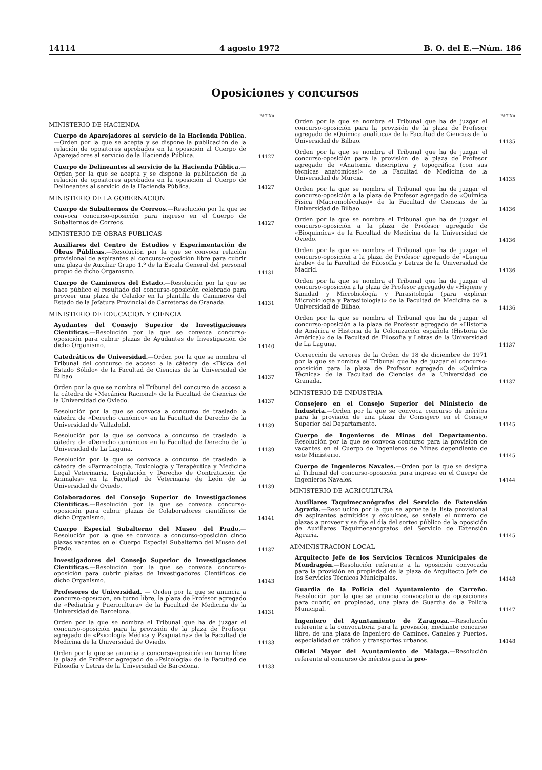14114 4 agosto 1972 B. O. del E.—Núm. 186
Oposiciones y concursos
PAGINA
MINISTERIO DE HACIENDA
Cuerpo de Aparejadores al servicio de la Hacienda Pública.—Orden por la que se acepta y se dispone la publicación de la relación de opositores aprobados en la oposición al Cuerpo de Aparejadores al servicio de la Hacienda Pública.
14127
Cuerpo de Delineantes al servicio de la Hacienda Pública.—Orden por la que se acepta y se dispone la publicación de la relación de opositores aprobados en la oposición al Cuerpo de Delineantes al servicio de la Hacienda Pública.
14127
MINISTERIO DE LA GOBERNACION
Cuerpo de Subalternos de Correos.—Resolución por la que se convoca concurso-oposición para ingreso en el Cuerpo de Subalternos de Correos.
14127
MINISTERIO DE OBRAS PUBLICAS
Auxiliares del Centro de Estudios y Experimentación de Obras Públicas.—Resolución por la que se convoca relación provisional de aspirantes al concurso-oposición libre para cubrir una plaza de Auxiliar Grupo 1.º de la Escala General del personal propio de dicho Organismo.
14131
Cuerpo de Camineros del Estado.—Resolución por la que se hace público el resultado del concurso-oposición celebrado para proveer una plaza de Celador en la plantilla de Camineros del Estado de la Jefatura Provincial de Carreteras de Granada.
14131
MINISTERIO DE EDUCACION Y CIENCIA
Ayudantes del Consejo Superior de Investigaciones Científicas.—Resolución por la que se convoca concurso-oposición para cubrir plazas de Ayudantes de Investigación de dicho Organismo.
14140
Catedráticos de Universidad.—Orden por la que se nombra el Tribunal del concurso de acceso a la cátedra de «Física del Estado Sólido» de la Facultad de Ciencias de la Universidad de Bilbao.
14137
Orden por la que se nombra el Tribunal del concurso de acceso a la cátedra de «Mecánica Racional» de la Facultad de Ciencias de la Universidad de Oviedo.
14137
Resolución por la que se convoca a concurso de traslado la cátedra de «Derecho canónico» en la Facultad de Derecho de la Universidad de Valladolid.
14139
Resolución por la que se convoca a concurso de traslado la cátedra de «Derecho canónico» en la Facultad de Derecho de la Universidad de La Laguna.
14139
Resolución por la que se convoca a concurso de traslado la cátedra de «Farmacología, Toxicología y Terapéutica y Medicina Legal Veterinaria, Legislación y Derecho de Contratación de Animales» en la Facultad de Veterinaria de León de la Universidad de Oviedo.
14139
Colaboradores del Consejo Superior de Investigaciones Científicas.—Resolución por la que se convoca concurso-oposición para cubrir plazas de Colaboradores científicos de dicho Organismo.
14141
Cuerpo Especial Subalterno del Museo del Prado.—Resolución por la que se convoca a concurso-oposición cinco plazas vacantes en el Cuerpo Especial Subalterno del Museo del Prado.
14137
Investigadores del Consejo Superior de Investigaciones Científicas.—Resolución por la que se convoca concurso-oposición para cubrir plazas de Investigadores Científicos de dicho Organismo.
14143
Profesores de Universidad. — Orden por la que se anuncia a concurso-oposición, en turno libre, la plaza de Profesor agregado de «Pediatría y Puericultura» de la Facultad de Medicina de la Universidad de Barcelona.
14131
Orden por la que se nombra el Tribunal que ha de juzgar el concurso-oposición para la provisión de la plaza de Profesor agregado de «Psicología Médica y Psiquiatría» de la Facultad de Medicina de la Universidad de Oviedo.
14133
Orden por la que se anuncia a concurso-oposición en turno libre la plaza de Profesor agregado de «Psicología» de la Facultad de Filosofía y Letras de la Universidad de Barcelona.
14133
PAGINA
Orden por la que se nombra el Tribunal que ha de juzgar el concurso-oposición para la provisión de la plaza de Profesor agregado de «Química analítica» de la Facultad de Ciencias de la Universidad de Bilbao.
14135
Orden por la que se nombra el Tribunal que ha de juzgar el concurso-oposición para la provisión de la plaza de Profesor agregado de «Anatomía descriptiva y topográfica (con sus técnicas anatómicas)» de la Facultad de Medicina de la Universidad de Murcia.
14135
Orden por la que se nombra el Tribunal que ha de juzgar el concurso-oposición a la plaza de Profesor agregado de «Química Física (Macromoléculas)» de la Facultad de Ciencias de la Universidad de Bilbao.
14136
Orden por la que se nombra el Tribunal que ha de juzgar el concurso-oposición a la plaza de Profesor agregado de «Bioquímica» de la Facultad de Medicina de la Universidad de Oviedo.
14136
Orden por la que se nombra el Tribunal que ha de juzgar el concurso-oposición a la plaza de Profesor agregado de «Lengua árabe» de la Facultad de Filosofía y Letras de la Universidad de Madrid.
14136
Orden por la que se nombra el Tribunal que ha de juzgar el concurso-oposición a la plaza de Profesor agregado de «Higiene y Sanidad y Microbiología y Parasitología (para explicar Microbiología y Parasitología)» de la Facultad de Medicina de la Universidad de Bilbao.
14136
Orden por la que se nombra el Tribunal que ha de juzgar el concurso-oposición a la plaza de Profesor agregado de «Historia de América e Historia de la Colonización española (Historia de América)» de la Facultad de Filosofía y Letras de la Universidad de La Laguna.
14137
Corrección de errores de la Orden de 18 de diciembre de 1971 por la que se nombra el Tribunal que ha de juzgar el concurso-oposición para la plaza de Profesor agregado de «Química Técnica» de la Facultad de Ciencias de la Universidad de Granada.
14137
MINISTERIO DE INDUSTRIA
Consejero en el Consejo Superior del Ministerio de Industria.—Orden por la que se convoca concurso de méritos para la provisión de una plaza de Consejero en el Consejo Superior del Departamento.
14145
Cuerpo de Ingenieros de Minas del Departamento. Resolución por la que se convoca concurso para la provisión de vacantes en el Cuerpo de Ingenieros de Minas dependiente de este Ministerio.
14145
Cuerpo de Ingenieros Navales.—Orden por la que se designa al Tribunal del concurso-oposición para ingreso en el Cuerpo de Ingenieros Navales.
14144
MINISTERIO DE AGRICULTURA
Auxiliares Taquimecanógrafos del Servicio de Extensión Agraria.—Resolución por la que se aprueba la lista provisional de aspirantes admitidos y excluidos, se señala el número de plazas a proveer y se fija el día del sorteo público de la oposición de Auxiliares Taquimecanógrafos del Servicio de Extensión Agraria.
14145
ADMINISTRACION LOCAL
Arquitecto Jefe de los Servicios Técnicos Municipales de Mondragón.—Resolución referente a la oposición convocada para la provisión en propiedad de la plaza de Arquitecto Jefe de los Servicios Técnicos Municipales.
14148
Guardia de la Policía del Ayuntamiento de Carreño. Resolución por la que se anuncia convocatoria de oposiciones para cubrir, en propiedad, una plaza de Guardia de la Policía Municipal.
14147
Ingeniero del Ayuntamiento de Zaragoza.—Resolución referente a la convocatoria para la provisión, mediante concurso libre, de una plaza de Ingeniero de Caminos, Canales y Puertos, especialidad en tráfico y transportes urbanos.
14148
Oficial Mayor del Ayuntamiento de Málaga.—Resolución referente al concurso de méritos para la pro-